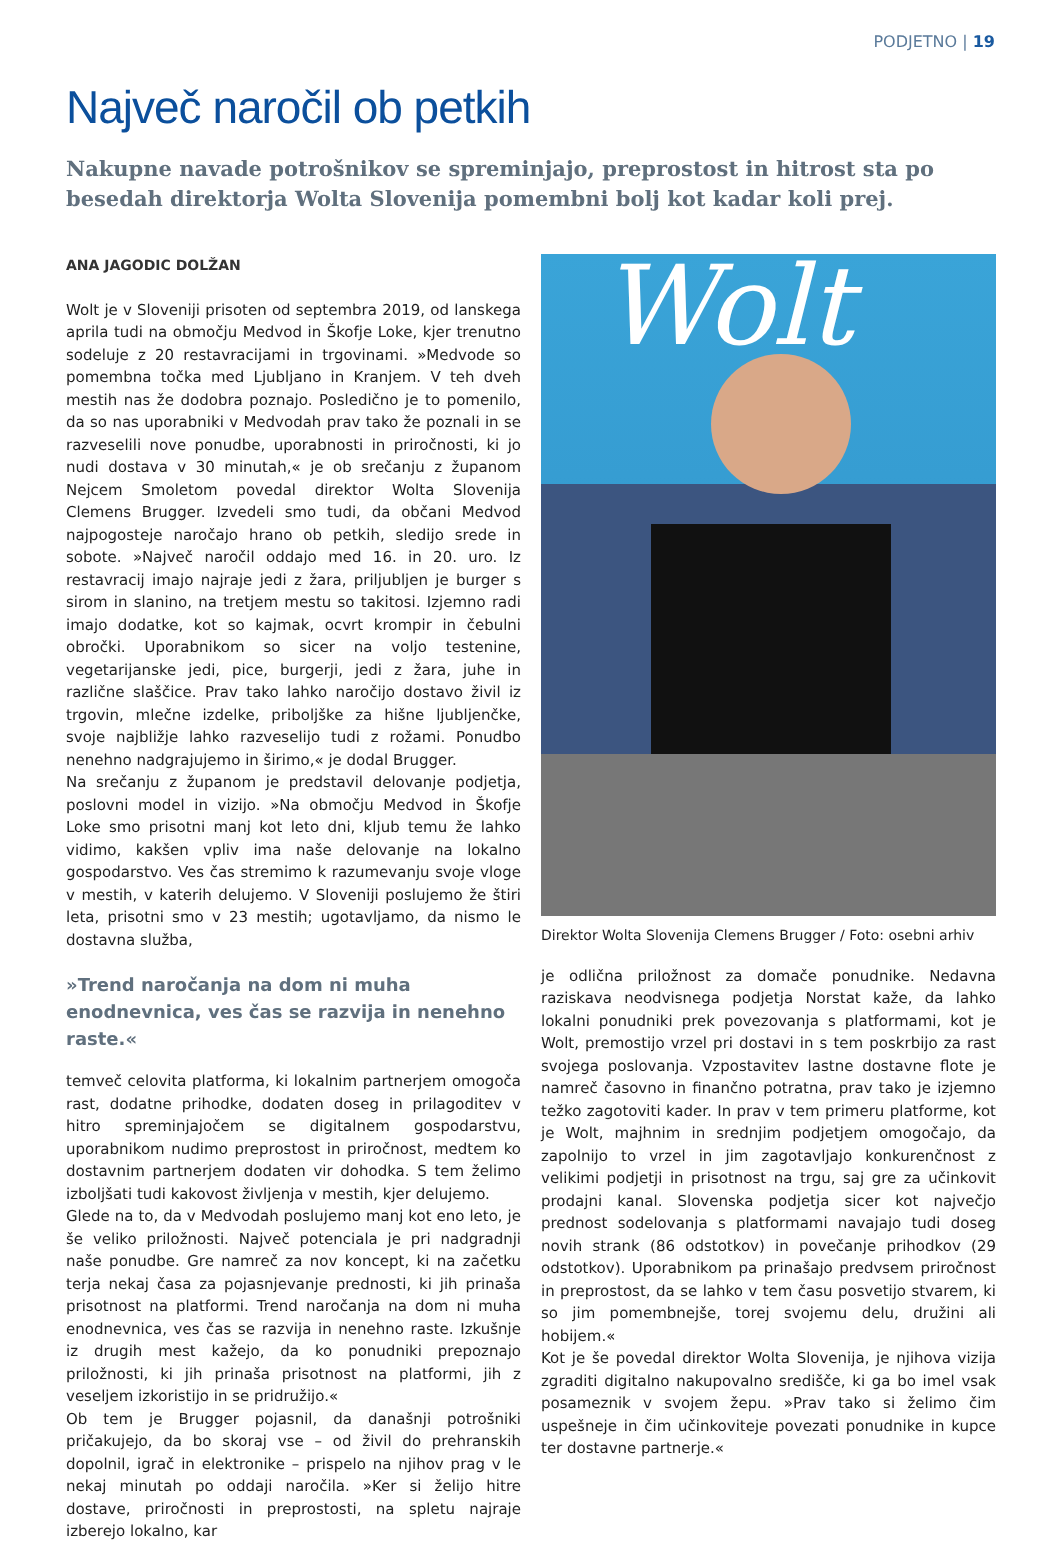PODJETNO | 19
Največ naročil ob petkih
Nakupne navade potrošnikov se spreminjajo, preprostost in hitrost sta po besedah direktorja Wolta Slovenija pomembni bolj kot kadar koli prej.
ANA JAGODIC DOLŽAN
Wolt je v Sloveniji prisoten od septembra 2019, od lanskega aprila tudi na območju Medvod in Škofje Loke, kjer trenutno sodeluje z 20 restavracijami in trgovinami. »Medvode so pomembna točka med Ljubljano in Kranjem. V teh dveh mestih nas že dodobra poznajo. Posledično je to pomenilo, da so nas uporabniki v Medvodah prav tako že poznali in se razveselili nove ponudbe, uporabnosti in priročnosti, ki jo nudi dostava v 30 minutah,« je ob srečanju z županom Nejcem Smoletom povedal direktor Wolta Slovenija Clemens Brugger. Izvedeli smo tudi, da občani Medvod najpogosteje naročajo hrano ob petkih, sledijo srede in sobote. »Največ naročil oddajo med 16. in 20. uro. Iz restavracij imajo najraje jedi z žara, priljubljen je burger s sirom in slanino, na tretjem mestu so takitosi. Izjemno radi imajo dodatke, kot so kajmak, ocvrt krompir in čebulni obročki. Uporabnikom so sicer na voljo testenine, vegetarijanske jedi, pice, burgerji, jedi z žara, juhe in različne slaščice. Prav tako lahko naročijo dostavo živil iz trgovin, mlečne izdelke, priboljške za hišne ljubljenčke, svoje najbližje lahko razveselijo tudi z rožami. Ponudbo nenehno nadgrajujemo in širimo,« je dodal Brugger.
Na srečanju z županom je predstavil delovanje podjetja, poslovni model in vizijo. »Na območju Medvod in Škofje Loke smo prisotni manj kot leto dni, kljub temu že lahko vidimo, kakšen vpliv ima naše delovanje na lokalno gospodarstvo. Ves čas stremimo k razumevanju svoje vloge v mestih, v katerih delujemo. V Sloveniji poslujemo že štiri leta, prisotni smo v 23 mestih; ugotavljamo, da nismo le dostavna služba,
»Trend naročanja na dom ni muha enodnevnica, ves čas se razvija in nenehno raste.«
temveč celovita platforma, ki lokalnim partnerjem omogoča rast, dodatne prihodke, dodaten doseg in prilagoditev v hitro spreminjajočem se digitalnem gospodarstvu, uporabnikom nudimo preprostost in priročnost, medtem ko dostavnim partnerjem dodaten vir dohodka. S tem želimo izboljšati tudi kakovost življenja v mestih, kjer delujemo.
Glede na to, da v Medvodah poslujemo manj kot eno leto, je še veliko priložnosti. Največ potenciala je pri nadgradnji naše ponudbe. Gre namreč za nov koncept, ki na začetku terja nekaj časa za pojasnjevanje prednosti, ki jih prinaša prisotnost na platformi. Trend naročanja na dom ni muha enodnevnica, ves čas se razvija in nenehno raste. Izkušnje iz drugih mest kažejo, da ko ponudniki prepoznajo priložnosti, ki jih prinaša prisotnost na platformi, jih z veseljem izkoristijo in se pridružijo.«
Ob tem je Brugger pojasnil, da današnji potrošniki pričakujejo, da bo skoraj vse – od živil do prehranskih dopolnil, igrač in elektronike – prispelo na njihov prag v le nekaj minutah po oddaji naročila. »Ker si želijo hitre dostave, priročnosti in preprostosti, na spletu najraje izberejo lokalno, kar
Wolt
Direktor Wolta Slovenija Clemens Brugger / Foto: osebni arhiv
je odlična priložnost za domače ponudnike. Nedavna raziskava neodvisnega podjetja Norstat kaže, da lahko lokalni ponudniki prek povezovanja s platformami, kot je Wolt, premostijo vrzel pri dostavi in s tem poskrbijo za rast svojega poslovanja. Vzpostavitev lastne dostavne flote je namreč časovno in finančno potratna, prav tako je izjemno težko zagotoviti kader. In prav v tem primeru platforme, kot je Wolt, majhnim in srednjim podjetjem omogočajo, da zapolnijo to vrzel in jim zagotavljajo konkurenčnost z velikimi podjetji in prisotnost na trgu, saj gre za učinkovit prodajni kanal. Slovenska podjetja sicer kot največjo prednost sodelovanja s platformami navajajo tudi doseg novih strank (86 odstotkov) in povečanje prihodkov (29 odstotkov). Uporabnikom pa prinašajo predvsem priročnost in preprostost, da se lahko v tem času posvetijo stvarem, ki so jim pomembnejše, torej svojemu delu, družini ali hobijem.«
Kot je še povedal direktor Wolta Slovenija, je njihova vizija zgraditi digitalno nakupovalno središče, ki ga bo imel vsak posameznik v svojem žepu. »Prav tako si želimo čim uspešneje in čim učinkoviteje povezati ponudnike in kupce ter dostavne partnerje.«